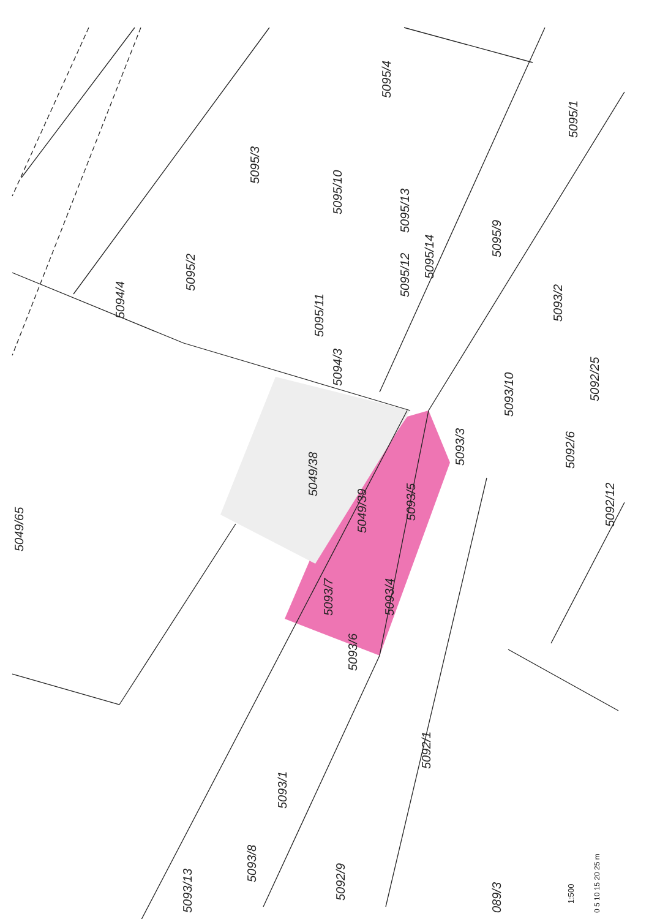5049/65
5049/38
5049/39
5095/3
5095/10
5095/2
5095/11
5095/4
5095/1
5095/14
5095/13
5095/12
5095/9
5094/4
5094/3
5093/2
5093/10
5092/25
5093/3 5092/6
5092/12
5093/5
5093/7 5093/4
5093/6
5092/1
5093/1
5093/8
5092/9
5093/13 089/3
1:500
0 5 10 15 20 25 m